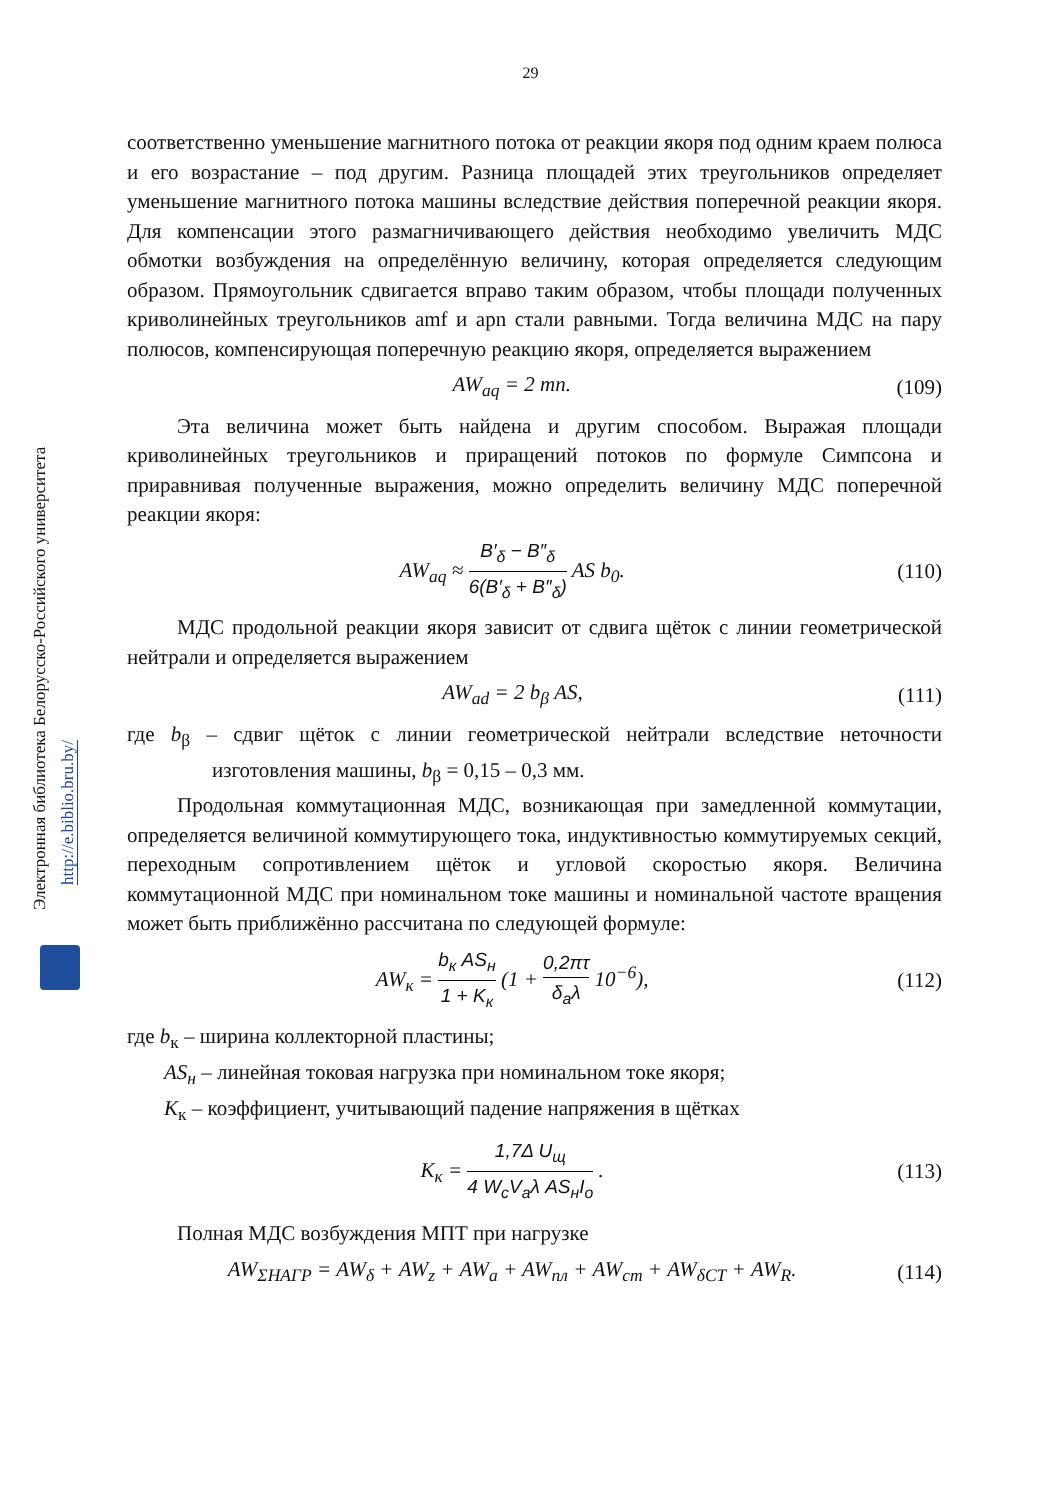29
Электронная библиотека Белорусско-Российского университета
http://e.biblio.bru.by/
соответственно уменьшение магнитного потока от реакции якоря под одним краем полюса и его возрастание – под другим. Разница площадей этих треугольников определяет уменьшение магнитного потока машины вследствие действия поперечной реакции якоря. Для компенсации этого размагничивающего действия необходимо увеличить МДС обмотки возбуждения на определённую величину, которая определяется следующим образом. Прямоугольник сдвигается вправо таким образом, чтобы площади полученных криволинейных треугольников amf и apn стали равными. Тогда величина МДС на пару полюсов, компенсирующая поперечную реакцию якоря, определяется выражением
AW<sub>aq</sub> = 2 mn. (109)
Эта величина может быть найдена и другим способом. Выражая площади криволинейных треугольников и приращений потоков по формуле Симпсона и приравнивая полученные выражения, можно определить величину МДС поперечной реакции якоря:
AW<sub>aq</sub> ≈ B′<sub>δ</sub> − B″<sub>δ</sub> 6(B′<sub>δ</sub> + B″<sub>δ</sub>) AS b<sub>0</sub>. (110)
МДС продольной реакции якоря зависит от сдвига щёток с линии геометрической нейтрали и определяется выражением
AW<sub>ad</sub> = 2 b<sub>β</sub> AS, (111)
где b<sub>β</sub> – сдвиг щёток с линии геометрической нейтрали вследствие неточности изготовления машины, b<sub>β</sub> = 0,15 – 0,3 мм.
Продольная коммутационная МДС, возникающая при замедленной коммутации, определяется величиной коммутирующего тока, индуктивностью коммутируемых секций, переходным сопротивлением щёток и угловой скоростью якоря. Величина коммутационной МДС при номинальном токе машины и номинальной частоте вращения может быть приближённо рассчитана по следующей формуле:
AW<sub>к</sub> = b<sub>к</sub> AS<sub>н</sub> 1 + K<sub>к</sub> (1 + 0,2πτ δ<sub>a</sub>λ 10<sup>−6</sup>), (112)
где b<sub>к</sub> – ширина коллекторной пластины;
AS<sub>н</sub> – линейная токовая нагрузка при номинальном токе якоря;
K<sub>к</sub> – коэффициент, учитывающий падение напряжения в щётках
K<sub>к</sub> = 1,7Δ U<sub>щ</sub> 4 W<sub>c</sub>V<sub>a</sub>λ AS<sub>н</sub>I<sub>o</sub> . (113)
Полная МДС возбуждения МПТ при нагрузке
AW<sub>ΣНАГР</sub> = AW<sub>δ</sub> + AW<sub>z</sub> + AW<sub>a</sub> + AW<sub>пл</sub> + AW<sub>ст</sub> + AW<sub>δСТ</sub> + AW<sub>R</sub>. (114)